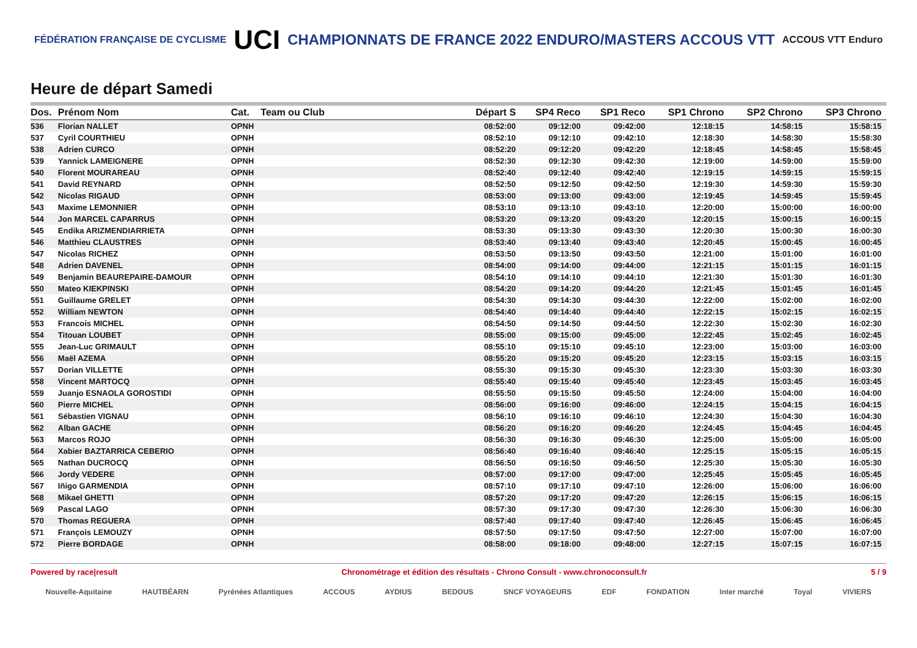FÉDÉRATION FRANÇAISE DE CYCLISME
UCI
CHAMPIONNATS DE FRANCE 2022 ENDURO/MASTERS ACCOUS VTT
ACCOUS VTT Enduro
Heure de départ Samedi
| Dos. | Prénom Nom | Cat. | Team ou Club | Départ S | SP4 Reco | SP1 Reco | SP1 Chrono | SP2 Chrono | SP3 Chrono |
| --- | --- | --- | --- | --- | --- | --- | --- | --- | --- |
| 536 | Florian NALLET | OPNH | | 08:52:00 | 09:12:00 | 09:42:00 | 12:18:15 | 14:58:15 | 15:58:15 |
| 537 | Cyril COURTHIEU | OPNH | | 08:52:10 | 09:12:10 | 09:42:10 | 12:18:30 | 14:58:30 | 15:58:30 |
| 538 | Adrien CURCO | OPNH | | 08:52:20 | 09:12:20 | 09:42:20 | 12:18:45 | 14:58:45 | 15:58:45 |
| 539 | Yannick LAMEIGNERE | OPNH | | 08:52:30 | 09:12:30 | 09:42:30 | 12:19:00 | 14:59:00 | 15:59:00 |
| 540 | Florent MOURAREAU | OPNH | | 08:52:40 | 09:12:40 | 09:42:40 | 12:19:15 | 14:59:15 | 15:59:15 |
| 541 | David REYNARD | OPNH | | 08:52:50 | 09:12:50 | 09:42:50 | 12:19:30 | 14:59:30 | 15:59:30 |
| 542 | Nicolas RIGAUD | OPNH | | 08:53:00 | 09:13:00 | 09:43:00 | 12:19:45 | 14:59:45 | 15:59:45 |
| 543 | Maxime LEMONNIER | OPNH | | 08:53:10 | 09:13:10 | 09:43:10 | 12:20:00 | 15:00:00 | 16:00:00 |
| 544 | Jon MARCEL CAPARRUS | OPNH | | 08:53:20 | 09:13:20 | 09:43:20 | 12:20:15 | 15:00:15 | 16:00:15 |
| 545 | Endika ARIZMENDIARRIETA | OPNH | | 08:53:30 | 09:13:30 | 09:43:30 | 12:20:30 | 15:00:30 | 16:00:30 |
| 546 | Matthieu CLAUSTRES | OPNH | | 08:53:40 | 09:13:40 | 09:43:40 | 12:20:45 | 15:00:45 | 16:00:45 |
| 547 | Nicolas RICHEZ | OPNH | | 08:53:50 | 09:13:50 | 09:43:50 | 12:21:00 | 15:01:00 | 16:01:00 |
| 548 | Adrien DAVENEL | OPNH | | 08:54:00 | 09:14:00 | 09:44:00 | 12:21:15 | 15:01:15 | 16:01:15 |
| 549 | Benjamin BEAUREPAIRE-DAMOUR | OPNH | | 08:54:10 | 09:14:10 | 09:44:10 | 12:21:30 | 15:01:30 | 16:01:30 |
| 550 | Mateo KIEKPINSKI | OPNH | | 08:54:20 | 09:14:20 | 09:44:20 | 12:21:45 | 15:01:45 | 16:01:45 |
| 551 | Guillaume GRELET | OPNH | | 08:54:30 | 09:14:30 | 09:44:30 | 12:22:00 | 15:02:00 | 16:02:00 |
| 552 | William NEWTON | OPNH | | 08:54:40 | 09:14:40 | 09:44:40 | 12:22:15 | 15:02:15 | 16:02:15 |
| 553 | Francois MICHEL | OPNH | | 08:54:50 | 09:14:50 | 09:44:50 | 12:22:30 | 15:02:30 | 16:02:30 |
| 554 | Titouan LOUBET | OPNH | | 08:55:00 | 09:15:00 | 09:45:00 | 12:22:45 | 15:02:45 | 16:02:45 |
| 555 | Jean-Luc GRIMAULT | OPNH | | 08:55:10 | 09:15:10 | 09:45:10 | 12:23:00 | 15:03:00 | 16:03:00 |
| 556 | Maël AZEMA | OPNH | | 08:55:20 | 09:15:20 | 09:45:20 | 12:23:15 | 15:03:15 | 16:03:15 |
| 557 | Dorian VILLETTE | OPNH | | 08:55:30 | 09:15:30 | 09:45:30 | 12:23:30 | 15:03:30 | 16:03:30 |
| 558 | Vincent MARTOCQ | OPNH | | 08:55:40 | 09:15:40 | 09:45:40 | 12:23:45 | 15:03:45 | 16:03:45 |
| 559 | Juanjo ESNAOLA GOROSTIDI | OPNH | | 08:55:50 | 09:15:50 | 09:45:50 | 12:24:00 | 15:04:00 | 16:04:00 |
| 560 | Pierre MICHEL | OPNH | | 08:56:00 | 09:16:00 | 09:46:00 | 12:24:15 | 15:04:15 | 16:04:15 |
| 561 | Sébastien VIGNAU | OPNH | | 08:56:10 | 09:16:10 | 09:46:10 | 12:24:30 | 15:04:30 | 16:04:30 |
| 562 | Alban GACHE | OPNH | | 08:56:20 | 09:16:20 | 09:46:20 | 12:24:45 | 15:04:45 | 16:04:45 |
| 563 | Marcos ROJO | OPNH | | 08:56:30 | 09:16:30 | 09:46:30 | 12:25:00 | 15:05:00 | 16:05:00 |
| 564 | Xabier BAZTARRICA CEBERIO | OPNH | | 08:56:40 | 09:16:40 | 09:46:40 | 12:25:15 | 15:05:15 | 16:05:15 |
| 565 | Nathan DUCROCQ | OPNH | | 08:56:50 | 09:16:50 | 09:46:50 | 12:25:30 | 15:05:30 | 16:05:30 |
| 566 | Jordy VEDERE | OPNH | | 08:57:00 | 09:17:00 | 09:47:00 | 12:25:45 | 15:05:45 | 16:05:45 |
| 567 | Iñigo GARMENDIA | OPNH | | 08:57:10 | 09:17:10 | 09:47:10 | 12:26:00 | 15:06:00 | 16:06:00 |
| 568 | Mikael GHETTI | OPNH | | 08:57:20 | 09:17:20 | 09:47:20 | 12:26:15 | 15:06:15 | 16:06:15 |
| 569 | Pascal LAGO | OPNH | | 08:57:30 | 09:17:30 | 09:47:30 | 12:26:30 | 15:06:30 | 16:06:30 |
| 570 | Thomas REGUERA | OPNH | | 08:57:40 | 09:17:40 | 09:47:40 | 12:26:45 | 15:06:45 | 16:06:45 |
| 571 | François LEMOUZY | OPNH | | 08:57:50 | 09:17:50 | 09:47:50 | 12:27:00 | 15:07:00 | 16:07:00 |
| 572 | Pierre BORDAGE | OPNH | | 08:58:00 | 09:18:00 | 09:48:00 | 12:27:15 | 15:07:15 | 16:07:15 |
Powered by race|result Chronométrage et édition des résultats - Chrono Consult - www.chronoconsult.fr 5 / 9
Nouvelle-Aquitaine HAUTBÉARN Pyrénées Atlantiques ACCOUS AYDIUS BEDOUS SNCF VOYAGEURS EDF FONDATION Inter marché Toyal VIVIERS